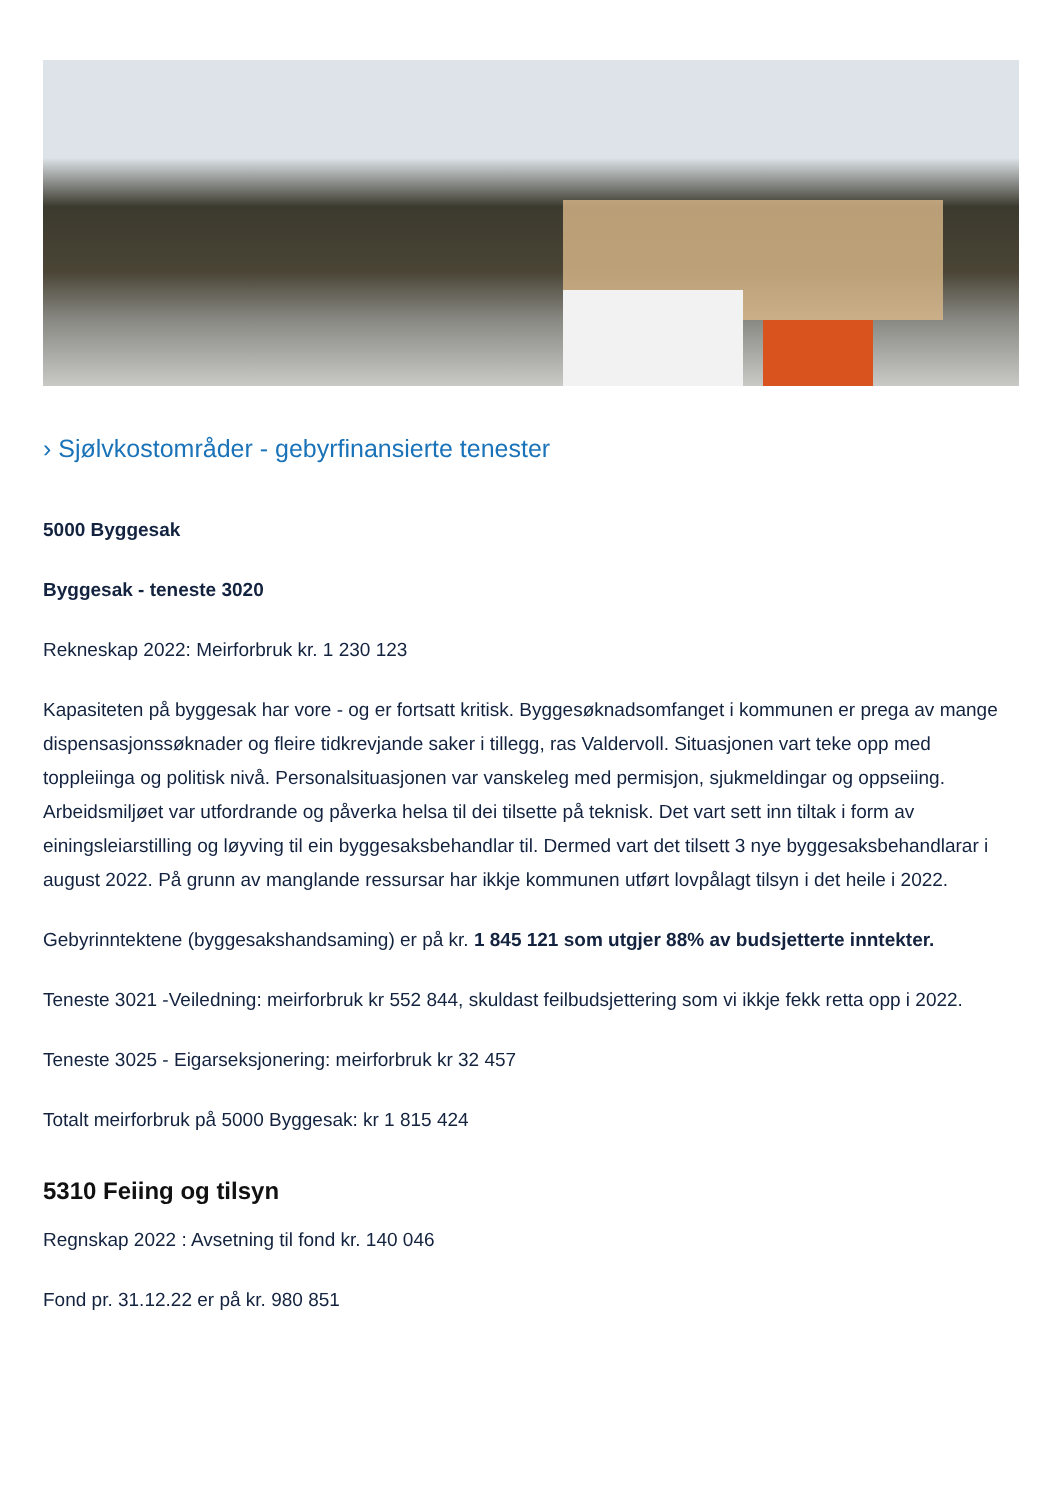› Sjølvkostområder - gebyrfinansierte tenester
5000 Byggesak
Byggesak - teneste 3020
Rekneskap 2022: Meirforbruk kr. 1 230 123
Kapasiteten på byggesak har vore - og er fortsatt kritisk. Byggesøknadsomfanget i kommunen er prega av mange dispensasjonssøknader og fleire tidkrevjande saker i tillegg, ras Valdervoll. Situasjonen vart teke opp med toppleiinga og politisk nivå. Personalsituasjonen var vanskeleg med permisjon, sjukmeldingar og oppseiing. Arbeidsmiljøet var utfordrande og påverka helsa til dei tilsette på teknisk. Det vart sett inn tiltak i form av einingsleiarstilling og løyving til ein byggesaksbehandlar til. Dermed vart det tilsett 3 nye byggesaksbehandlarar i august 2022. På grunn av manglande ressursar har ikkje kommunen utført lovpålagt tilsyn i det heile i 2022.
Gebyrinntektene (byggesakshandsaming) er på kr. 1 845 121 som utgjer 88% av budsjetterte inntekter.
Teneste 3021 -Veiledning: meirforbruk kr 552 844, skuldast feilbudsjettering som vi ikkje fekk retta opp i 2022.
Teneste 3025 - Eigarseksjonering: meirforbruk kr 32 457
Totalt meirforbruk på 5000 Byggesak: kr 1 815 424
5310 Feiing og tilsyn
Regnskap 2022 : Avsetning til fond kr. 140 046
Fond pr. 31.12.22 er på kr. 980 851